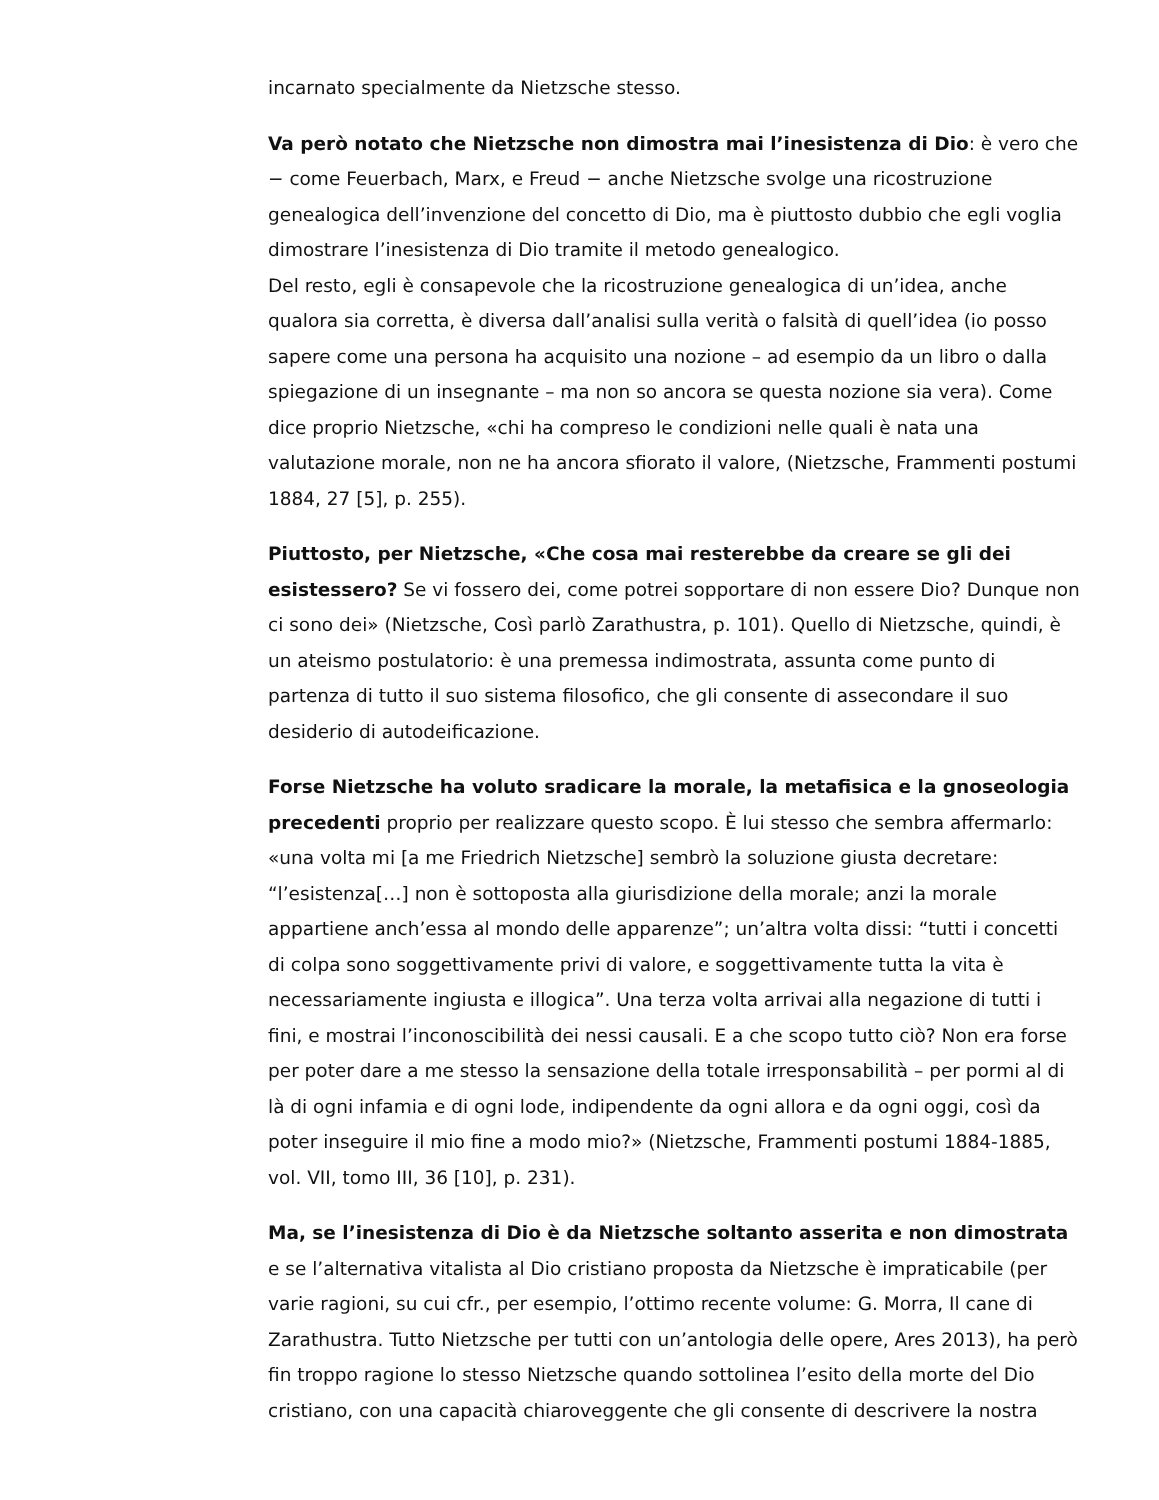incarnato specialmente da Nietzsche stesso.
Va però notato che Nietzsche non dimostra mai l’inesistenza di Dio: è vero che − come Feuerbach, Marx, e Freud − anche Nietzsche svolge una ricostruzione genealogica dell’invenzione del concetto di Dio, ma è piuttosto dubbio che egli voglia dimostrare l’inesistenza di Dio tramite il metodo genealogico.
Del resto, egli è consapevole che la ricostruzione genealogica di un’idea, anche qualora sia corretta, è diversa dall’analisi sulla verità o falsità di quell’idea (io posso sapere come una persona ha acquisito una nozione – ad esempio da un libro o dalla spiegazione di un insegnante – ma non so ancora se questa nozione sia vera). Come dice proprio Nietzsche, «chi ha compreso le condizioni nelle quali è nata una valutazione morale, non ne ha ancora sfiorato il valore, (Nietzsche, Frammenti postumi 1884, 27 [5], p. 255).
Piuttosto, per Nietzsche, «Che cosa mai resterebbe da creare se gli dei esistessero? Se vi fossero dei, come potrei sopportare di non essere Dio? Dunque non ci sono dei» (Nietzsche, Così parlò Zarathustra, p. 101). Quello di Nietzsche, quindi, è un ateismo postulatorio: è una premessa indimostrata, assunta come punto di partenza di tutto il suo sistema filosofico, che gli consente di assecondare il suo desiderio di autodeificazione.
Forse Nietzsche ha voluto sradicare la morale, la metafisica e la gnoseologia precedenti proprio per realizzare questo scopo. È lui stesso che sembra affermarlo: «una volta mi [a me Friedrich Nietzsche] sembrò la soluzione giusta decretare: “l’esistenza[…] non è sottoposta alla giurisdizione della morale; anzi la morale appartiene anch’essa al mondo delle apparenze”; un’altra volta dissi: “tutti i concetti di colpa sono soggettivamente privi di valore, e soggettivamente tutta la vita è necessariamente ingiusta e illogica”. Una terza volta arrivai alla negazione di tutti i fini, e mostrai l’inconoscibilità dei nessi causali. E a che scopo tutto ciò? Non era forse per poter dare a me stesso la sensazione della totale irresponsabilità – per pormi al di là di ogni infamia e di ogni lode, indipendente da ogni allora e da ogni oggi, così da poter inseguire il mio fine a modo mio?» (Nietzsche, Frammenti postumi 1884-1885, vol. VII, tomo III, 36 [10], p. 231).
Ma, se l’inesistenza di Dio è da Nietzsche soltanto asserita e non dimostrata e se l’alternativa vitalista al Dio cristiano proposta da Nietzsche è impraticabile (per varie ragioni, su cui cfr., per esempio, l’ottimo recente volume: G. Morra, Il cane di Zarathustra. Tutto Nietzsche per tutti con un’antologia delle opere, Ares 2013), ha però fin troppo ragione lo stesso Nietzsche quando sottolinea l’esito della morte del Dio cristiano, con una capacità chiaroveggente che gli consente di descrivere la nostra